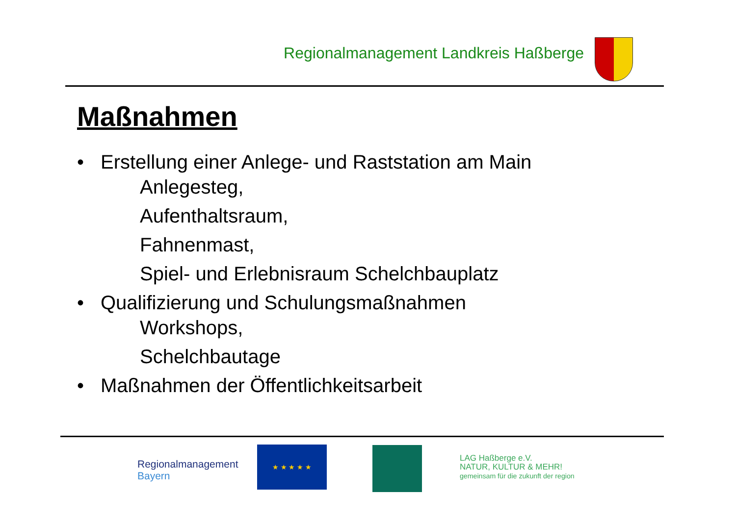Regionalmanagement Landkreis Haßberge
Maßnahmen
• Erstellung einer Anlege- und Raststation am Main
Anlegesteg,
Aufenthaltsraum,
Fahnenmast,
Spiel- und Erlebnisraum Schelchbauplatz
• Qualifizierung und Schulungsmaßnahmen
Workshops,
Schelchbautage
• Maßnahmen der Öffentlichkeitsarbeit
Regionalmanagement
Bayern
★ ★ ★ ★ ★
LAG Haßberge e.V.
NATUR, KULTUR & MEHR!
gemeinsam für die zukunft der region